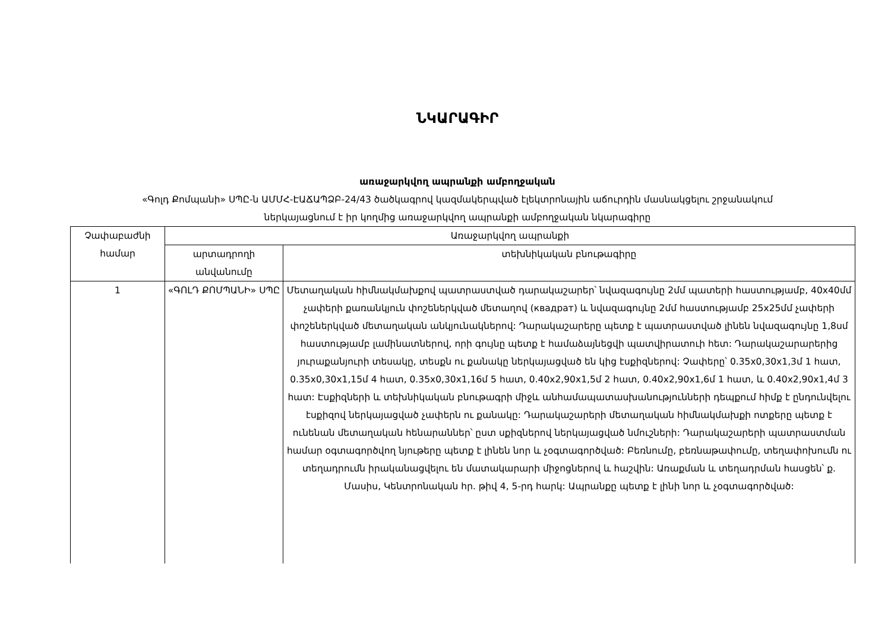ՆԿԱՐԱԳԻՐ
առաջարկվող ապրանքի ամբողջական
«Գոլդ Քոմպանի» ՍՊԸ-ն ԱՄՄՀ-ԷԱՃԱՊՁԲ-24/43 ծածկագրով կազմակերպված էլեկտրոնային աճուրդին մասնակցելու շրջանակում
ներկայացնում է իր կողմից առաջարկվող ապրանքի ամբողջական նկարագիրը
| Չափաբաժնի համար | Առաջարկվող ապրանքի | |
| --- | --- | --- |
| | արտադրողի անվանումը | տեխնիկական բնութագիրը |
| 1 | «ԳՈԼԴ ՔՈՄՊԱՆԻ» ՍՊԸ | Մետաղական հիմնակմախքով պատրաստված դարակաշարեր՝ նվազագույնը 2մմ պատերի հաստությամբ, 40x40մմ չափերի քառանկյուն փոշեներկված մետաղով (квадрат) և նվազագույնը 2մմ հաստությամբ 25x25մմ չափերի փոշեներկված մետաղական անկյունակներով: Դարակաշարերը պետք է պատրաստված լինեն նվազագույնը 1,8սմ հաստությամբ լամինատներով, որի գույնը պետք է համաձայնեցվի պատվիրատուի հետ: Դարակաշարարերից յուրաքանյուրի տեսակը, տեսքն ու քանակը ներկայացված են կից էսքիզներով: Չափերը՝ 0.35x0,30x1,3մ 1 հատ, 0.35x0,30x1,15մ 4 հատ, 0.35x0,30x1,16մ 5 հատ, 0.40x2,90x1,5մ 2 հատ, 0.40x2,90x1,6մ 1 հատ, և 0.40x2,90x1,4մ 3 հատ: Էսքիզների և տեխնիկական բնութագրի միջև անհամապատասխանությունների դեպքում հիմք է ընդունվելու էսքիզով ներկայացված չափերն ու քանակը: Դարակաշարերի մետաղական հիմնակմախքի ոտքերը պետք է ունենան մետաղական հենարաններ՝ ըստ սքիզներով ներկայացված նմուշների: Դարակաշարերի պատրաստման համար օգտագործվող նյութերը պետք է լինեն նոր և չօգտագործված: Բեռնումը, բեռնաթափումը, տեղափոխումն ու տեղադրումն իրականացվելու են մատակարարի միջոցներով և հաշվին: Առաքման և տեղադրման հասցեն՝ ք. Մասիս, Կենտրոնական հր. թիվ 4, 5-րդ հարկ: Ապրանքը պետք է լինի նոր և չօգտագործված: |